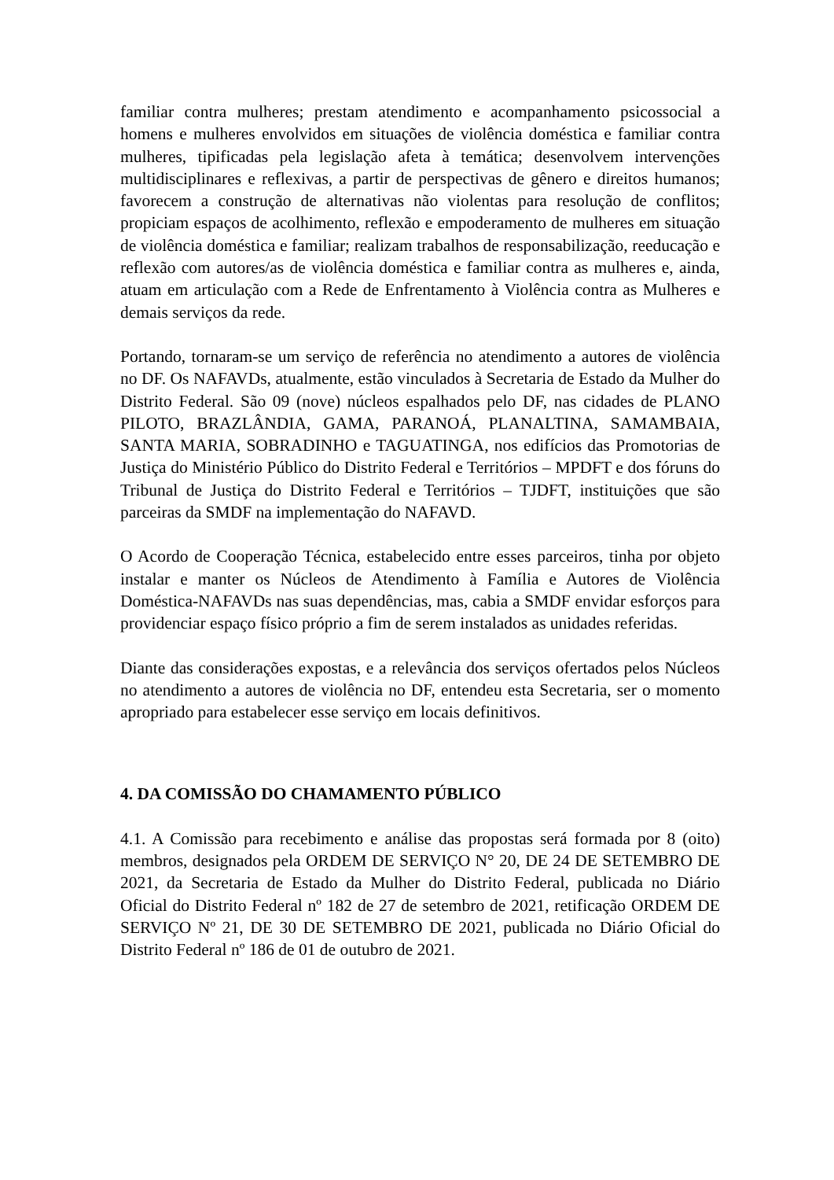familiar contra mulheres; prestam atendimento e acompanhamento psicossocial a homens e mulheres envolvidos em situações de violência doméstica e familiar contra mulheres, tipificadas pela legislação afeta à temática; desenvolvem intervenções multidisciplinares e reflexivas, a partir de perspectivas de gênero e direitos humanos; favorecem a construção de alternativas não violentas para resolução de conflitos; propiciam espaços de acolhimento, reflexão e empoderamento de mulheres em situação de violência doméstica e familiar; realizam trabalhos de responsabilização, reeducação e reflexão com autores/as de violência doméstica e familiar contra as mulheres e, ainda, atuam em articulação com a Rede de Enfrentamento à Violência contra as Mulheres e demais serviços da rede.
Portando, tornaram-se um serviço de referência no atendimento a autores de violência no DF. Os NAFAVDs, atualmente, estão vinculados à Secretaria de Estado da Mulher do Distrito Federal. São 09 (nove) núcleos espalhados pelo DF, nas cidades de PLANO PILOTO, BRAZLÂNDIA, GAMA, PARANOÁ, PLANALTINA, SAMAMBAIA, SANTA MARIA, SOBRADINHO e TAGUATINGA, nos edifícios das Promotorias de Justiça do Ministério Público do Distrito Federal e Territórios – MPDFT e dos fóruns do Tribunal de Justiça do Distrito Federal e Territórios – TJDFT, instituições que são parceiras da SMDF na implementação do NAFAVD.
O Acordo de Cooperação Técnica, estabelecido entre esses parceiros, tinha por objeto instalar e manter os Núcleos de Atendimento à Família e Autores de Violência Doméstica-NAFAVDs nas suas dependências, mas, cabia a SMDF envidar esforços para providenciar espaço físico próprio a fim de serem instalados as unidades referidas.
Diante das considerações expostas, e a relevância dos serviços ofertados pelos Núcleos no atendimento a autores de violência no DF, entendeu esta Secretaria, ser o momento apropriado para estabelecer esse serviço em locais definitivos.
4. DA COMISSÃO DO CHAMAMENTO PÚBLICO
4.1. A Comissão para recebimento e análise das propostas será formada por 8 (oito) membros, designados pela ORDEM DE SERVIÇO N° 20, DE 24 DE SETEMBRO DE 2021, da Secretaria de Estado da Mulher do Distrito Federal, publicada no Diário Oficial do Distrito Federal nº 182 de 27 de setembro de 2021, retificação ORDEM DE SERVIÇO Nº 21, DE 30 DE SETEMBRO DE 2021, publicada no Diário Oficial do Distrito Federal nº 186 de 01 de outubro de 2021.